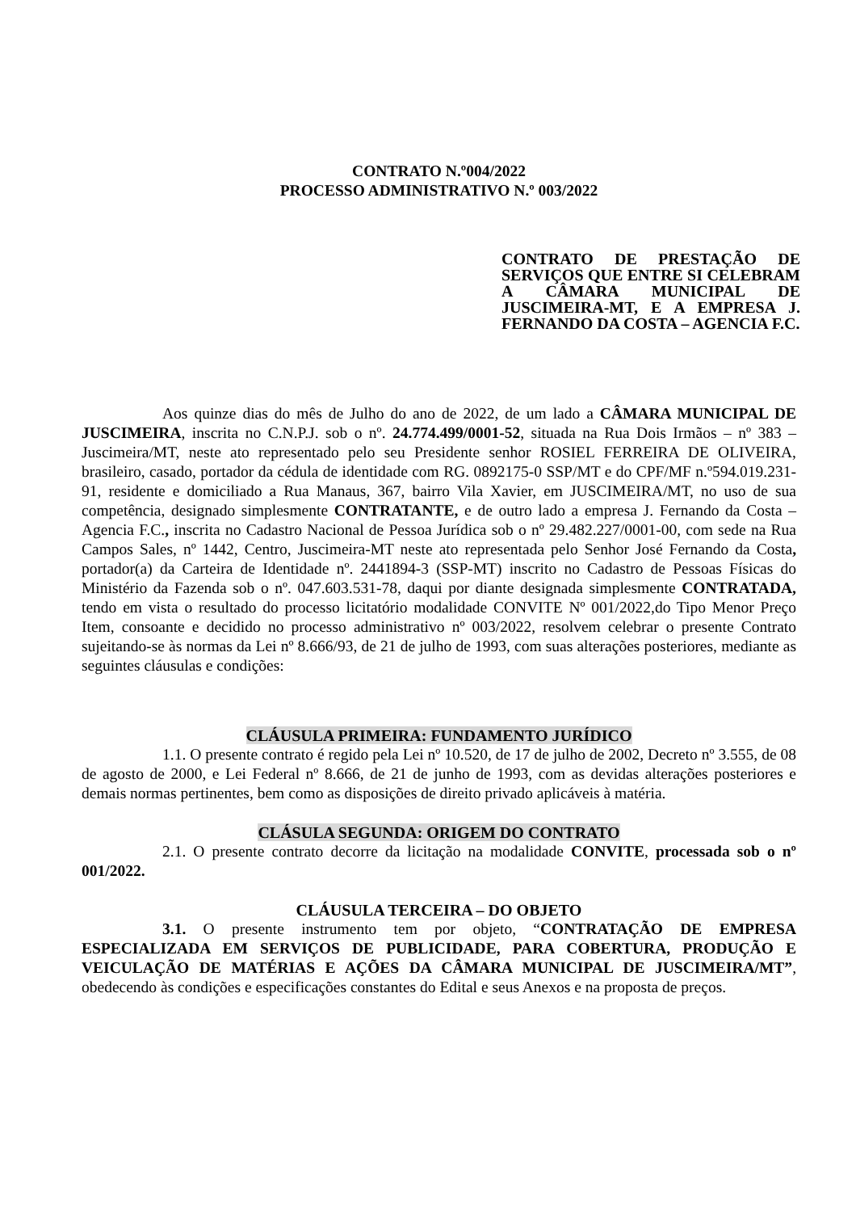CONTRATO N.º004/2022
PROCESSO ADMINISTRATIVO N.º 003/2022
CONTRATO DE PRESTAÇÃO DE SERVIÇOS QUE ENTRE SI CELEBRAM A CÂMARA MUNICIPAL DE JUSCIMEIRA-MT, E A EMPRESA J. FERNANDO DA COSTA – AGENCIA F.C.
Aos quinze dias do mês de Julho do ano de 2022, de um lado a CÂMARA MUNICIPAL DE JUSCIMEIRA, inscrita no C.N.P.J. sob o nº. 24.774.499/0001-52, situada na Rua Dois Irmãos – nº 383 – Juscimeira/MT, neste ato representado pelo seu Presidente senhor ROSIEL FERREIRA DE OLIVEIRA, brasileiro, casado, portador da cédula de identidade com RG. 0892175-0 SSP/MT e do CPF/MF n.º594.019.231-91, residente e domiciliado a Rua Manaus, 367, bairro Vila Xavier, em JUSCIMEIRA/MT, no uso de sua competência, designado simplesmente CONTRATANTE, e de outro lado a empresa J. Fernando da Costa – Agencia F.C., inscrita no Cadastro Nacional de Pessoa Jurídica sob o nº 29.482.227/0001-00, com sede na Rua Campos Sales, nº 1442, Centro, Juscimeira-MT neste ato representada pelo Senhor José Fernando da Costa, portador(a) da Carteira de Identidade nº. 2441894-3 (SSP-MT) inscrito no Cadastro de Pessoas Físicas do Ministério da Fazenda sob o nº. 047.603.531-78, daqui por diante designada simplesmente CONTRATADA, tendo em vista o resultado do processo licitatório modalidade CONVITE Nº 001/2022,do Tipo Menor Preço Item, consoante e decidido no processo administrativo nº 003/2022, resolvem celebrar o presente Contrato sujeitando-se às normas da Lei nº 8.666/93, de 21 de julho de 1993, com suas alterações posteriores, mediante as seguintes cláusulas e condições:
CLÁUSULA PRIMEIRA: FUNDAMENTO JURÍDICO
1.1. O presente contrato é regido pela Lei nº 10.520, de 17 de julho de 2002, Decreto nº 3.555, de 08 de agosto de 2000, e Lei Federal nº 8.666, de 21 de junho de 1993, com as devidas alterações posteriores e demais normas pertinentes, bem como as disposições de direito privado aplicáveis à matéria.
CLÁSULA SEGUNDA: ORIGEM DO CONTRATO
2.1. O presente contrato decorre da licitação na modalidade CONVITE, processada sob o nº 001/2022.
CLÁUSULA TERCEIRA – DO OBJETO
3.1. O presente instrumento tem por objeto, “CONTRATAÇÃO DE EMPRESA ESPECIALIZADA EM SERVIÇOS DE PUBLICIDADE, PARA COBERTURA, PRODUÇÃO E VEICULAÇÃO DE MATÉRIAS E AÇÕES DA CÂMARA MUNICIPAL DE JUSCIMEIRA/MT”, obedecendo às condições e especificações constantes do Edital e seus Anexos e na proposta de preços.